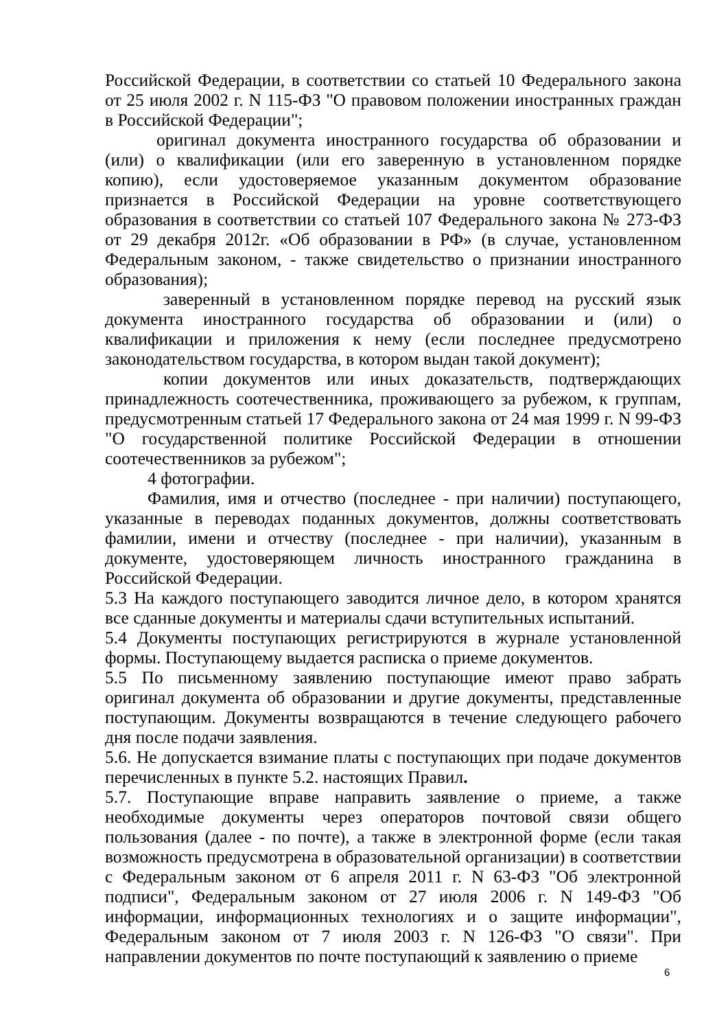Российской Федерации, в соответствии со статьей 10 Федерального закона от 25 июля 2002 г. N 115-ФЗ "О правовом положении иностранных граждан в Российской Федерации";
оригинал документа иностранного государства об образовании и (или) о квалификации (или его заверенную в установленном порядке копию), если удостоверяемое указанным документом образование признается в Российской Федерации на уровне соответствующего образования в соответствии со статьей 107 Федерального закона № 273-ФЗ от 29 декабря 2012г. «Об образовании в РФ» (в случае, установленном Федеральным законом, - также свидетельство о признании иностранного образования);
заверенный в установленном порядке перевод на русский язык документа иностранного государства об образовании и (или) о квалификации и приложения к нему (если последнее предусмотрено законодательством государства, в котором выдан такой документ);
копии документов или иных доказательств, подтверждающих принадлежность соотечественника, проживающего за рубежом, к группам, предусмотренным статьей 17 Федерального закона от 24 мая 1999 г. N 99-ФЗ "О государственной политике Российской Федерации в отношении соотечественников за рубежом";
4 фотографии.
Фамилия, имя и отчество (последнее - при наличии) поступающего, указанные в переводах поданных документов, должны соответствовать фамилии, имени и отчеству (последнее - при наличии), указанным в документе, удостоверяющем личность иностранного гражданина в Российской Федерации.
5.3 На каждого поступающего заводится личное дело, в котором хранятся все сданные документы и материалы сдачи вступительных испытаний.
5.4 Документы поступающих регистрируются в журнале установленной формы. Поступающему выдается расписка о приеме документов.
5.5 По письменному заявлению поступающие имеют право забрать оригинал документа об образовании и другие документы, представленные поступающим. Документы возвращаются в течение следующего рабочего дня после подачи заявления.
5.6. Не допускается взимание платы с поступающих при подаче документов перечисленных в пункте 5.2. настоящих Правил.
5.7. Поступающие вправе направить заявление о приеме, а также необходимые документы через операторов почтовой связи общего пользования (далее - по почте), а также в электронной форме (если такая возможность предусмотрена в образовательной организации) в соответствии с Федеральным законом от 6 апреля 2011 г. N 63-ФЗ "Об электронной подписи", Федеральным законом от 27 июля 2006 г. N 149-ФЗ "Об информации, информационных технологиях и о защите информации", Федеральным законом от 7 июля 2003 г. N 126-ФЗ "О связи". При направлении документов по почте поступающий к заявлению о приеме
6